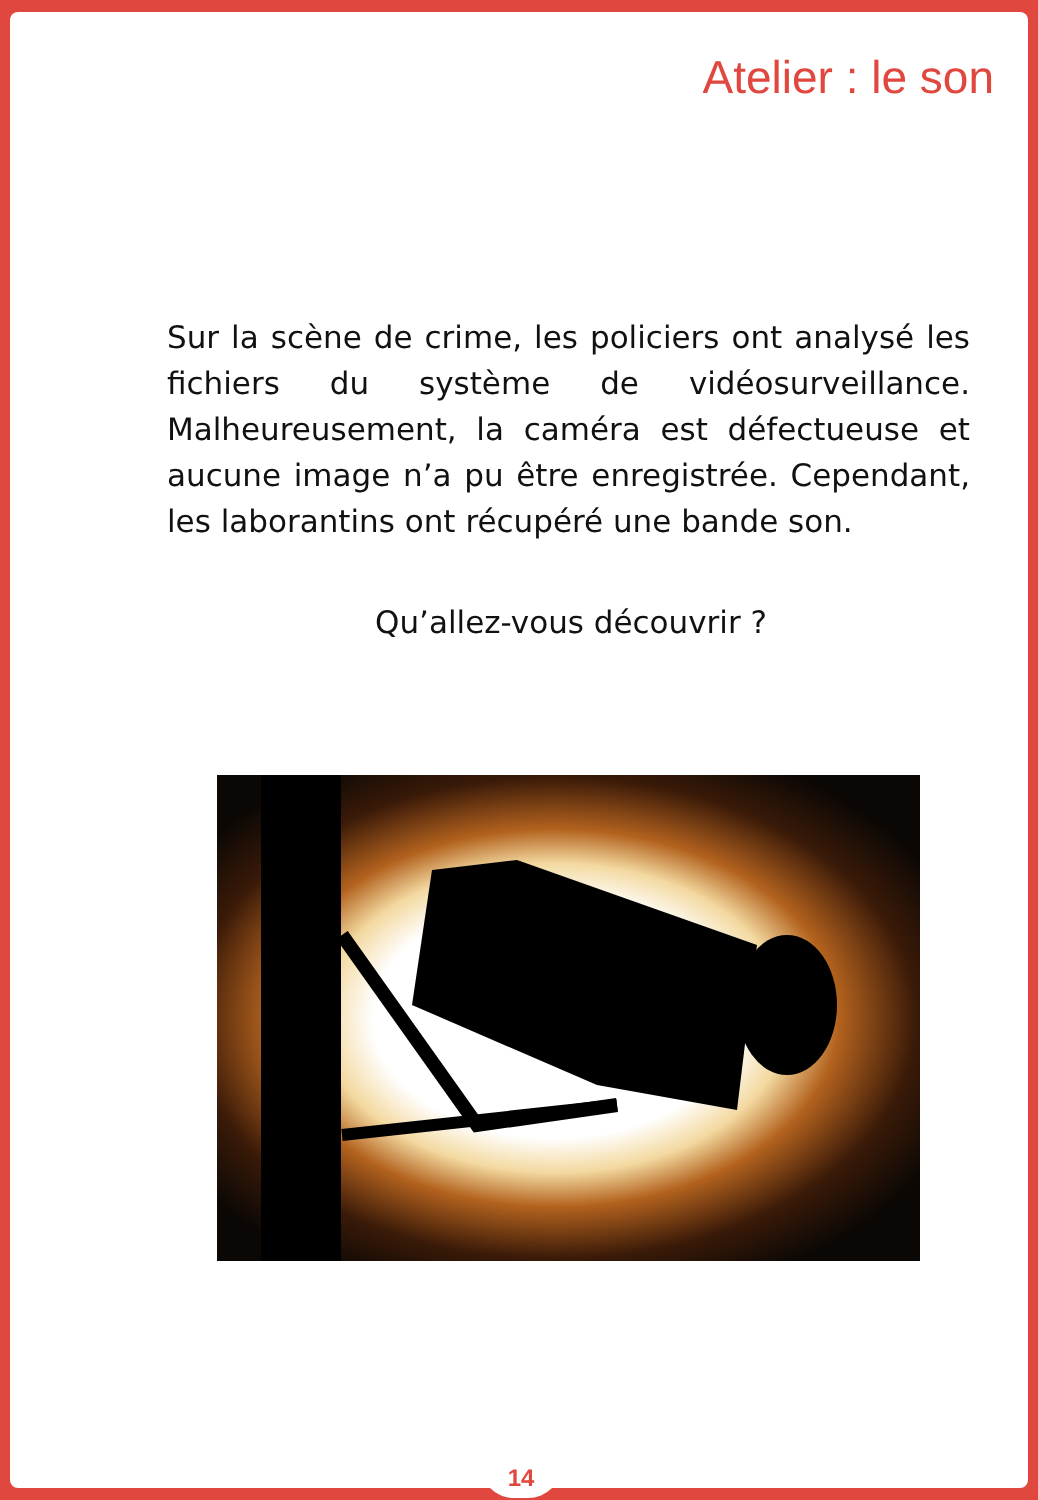Atelier : le son
Sur la scène de crime, les policiers ont analysé les fichiers du système de vidéosurveillance. Malheureusement, la caméra est défectueuse et aucune image n’a pu être enregistrée. Cependant, les laborantins ont récupéré une bande son.
Qu’allez-vous découvrir ?
14